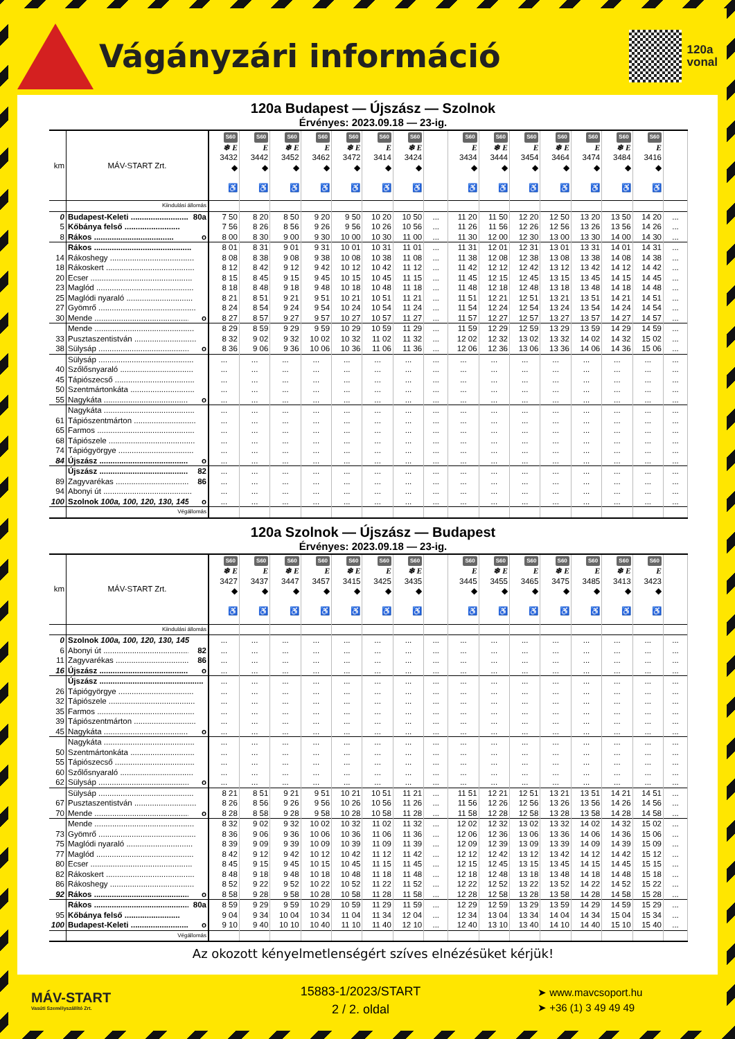Vágányzári információ
120a
vonal
120a Budapest — Újszász — Szolnok
Érvényes: 2023.09.18 — 23-ig.
| km | MÁV-START Zrt. | S60 ❄ E 3432 ◆ ♿ | S60 E 3442 ◆ ♿ | S60 ❄ E 3452 ◆ ♿ | S60 E 3462 ◆ ♿ | S60 ❄ E 3472 ◆ ♿ | S60 E 3414 ◆ ♿ | S60 ❄ E 3424 ◆ ♿ | | S60 E 3434 ◆ ♿ | S60 ❄ E 3444 ◆ ♿ | S60 E 3454 ◆ ♿ | S60 ❄ E 3464 ◆ ♿ | S60 E 3474 ◆ ♿ | S60 ❄ E 3484 ◆ ♿ | S60 E 3416 ◆ ♿ | |
| --- | --- | --- | --- | --- | --- | --- | --- | --- | --- | --- | --- | --- | --- | --- | --- | --- | --- |
| | Kiindulási állomás | | | | | | | | | | | | | | | | |
| 0 | Budapest-Keleti .......................... 80a | 7 50 | 8 20 | 8 50 | 9 20 | 9 50 | 10 20 | 10 50 | ... | 11 20 | 11 50 | 12 20 | 12 50 | 13 20 | 13 50 | 14 20 | ... |
| 5 | Kőbánya felső ......................... | 7 56 | 8 26 | 8 56 | 9 26 | 9 56 | 10 26 | 10 56 | ... | 11 26 | 11 56 | 12 26 | 12 56 | 13 26 | 13 56 | 14 26 | ... |
| 8 | Rákos .................................... o | 8 00 | 8 30 | 9 00 | 9 30 | 10 00 | 10 30 | 11 00 | ... | 11 30 | 12 00 | 12 30 | 13 00 | 13 30 | 14 00 | 14 30 | ... |
| | Rákos ............................................ | 8 01 | 8 31 | 9 01 | 9 31 | 10 01 | 10 31 | 11 01 | ... | 11 31 | 12 01 | 12 31 | 13 01 | 13 31 | 14 01 | 14 31 | ... |
| 14 | Rákoshegy ...................................... | 8 08 | 8 38 | 9 08 | 9 38 | 10 08 | 10 38 | 11 08 | ... | 11 38 | 12 08 | 12 38 | 13 08 | 13 38 | 14 08 | 14 38 | ... |
| 18 | Rákoskert ........................................ | 8 12 | 8 42 | 9 12 | 9 42 | 10 12 | 10 42 | 11 12 | ... | 11 42 | 12 12 | 12 42 | 13 12 | 13 42 | 14 12 | 14 42 | ... |
| 20 | Ecser .............................................. | 8 15 | 8 45 | 9 15 | 9 45 | 10 15 | 10 45 | 11 15 | ... | 11 45 | 12 15 | 12 45 | 13 15 | 13 45 | 14 15 | 14 45 | ... |
| 23 | Maglód ............................................ | 8 18 | 8 48 | 9 18 | 9 48 | 10 18 | 10 48 | 11 18 | ... | 11 48 | 12 18 | 12 48 | 13 18 | 13 48 | 14 18 | 14 48 | ... |
| 25 | Maglódi nyaraló .............................. | 8 21 | 8 51 | 9 21 | 9 51 | 10 21 | 10 51 | 11 21 | ... | 11 51 | 12 21 | 12 51 | 13 21 | 13 51 | 14 21 | 14 51 | ... |
| 27 | Gyömrő ............................................ | 8 24 | 8 54 | 9 24 | 9 54 | 10 24 | 10 54 | 11 24 | ... | 11 54 | 12 24 | 12 54 | 13 24 | 13 54 | 14 24 | 14 54 | ... |
| 30 | Mende ........................................... o | 8 27 | 8 57 | 9 27 | 9 57 | 10 27 | 10 57 | 11 27 | ... | 11 57 | 12 27 | 12 57 | 13 27 | 13 57 | 14 27 | 14 57 | ... |
| | Mende ............................................. | 8 29 | 8 59 | 9 29 | 9 59 | 10 29 | 10 59 | 11 29 | ... | 11 59 | 12 29 | 12 59 | 13 29 | 13 59 | 14 29 | 14 59 | ... |
| 33 | Pusztaszentistván ............................ | 8 32 | 9 02 | 9 32 | 10 02 | 10 32 | 11 02 | 11 32 | ... | 12 02 | 12 32 | 13 02 | 13 32 | 14 02 | 14 32 | 15 02 | ... |
| 38 | Sülysáp .......................................... o | 8 36 | 9 06 | 9 36 | 10 06 | 10 36 | 11 06 | 11 36 | ... | 12 06 | 12 36 | 13 06 | 13 36 | 14 06 | 14 36 | 15 06 | ... |
| | Sülysáp ........................................... | ... | ... | ... | ... | ... | ... | ... | ... | ... | ... | ... | ... | ... | ... | ... | ... |
| 40 | Szőlősnyaraló ................................. | ... | ... | ... | ... | ... | ... | ... | ... | ... | ... | ... | ... | ... | ... | ... | ... |
| 45 | Tápiószecső .................................... | ... | ... | ... | ... | ... | ... | ... | ... | ... | ... | ... | ... | ... | ... | ... | ... |
| 50 | Szentmártonkáta ............................. | ... | ... | ... | ... | ... | ... | ... | ... | ... | ... | ... | ... | ... | ... | ... | ... |
| 55 | Nagykáta ........................................ o | ... | ... | ... | ... | ... | ... | ... | ... | ... | ... | ... | ... | ... | ... | ... | ... |
| | Nagykáta ......................................... | ... | ... | ... | ... | ... | ... | ... | ... | ... | ... | ... | ... | ... | ... | ... | ... |
| 61 | Tápiószentmárton ............................ | ... | ... | ... | ... | ... | ... | ... | ... | ... | ... | ... | ... | ... | ... | ... | ... |
| 65 | Farmos ............................................ | ... | ... | ... | ... | ... | ... | ... | ... | ... | ... | ... | ... | ... | ... | ... | ... |
| 68 | Tápiószele ....................................... | ... | ... | ... | ... | ... | ... | ... | ... | ... | ... | ... | ... | ... | ... | ... | ... |
| 74 | Tápiógyörgye .................................. | ... | ... | ... | ... | ... | ... | ... | ... | ... | ... | ... | ... | ... | ... | ... | ... |
| 84 | Újszász ........................................... o | ... | ... | ... | ... | ... | ... | ... | ... | ... | ... | ... | ... | ... | ... | ... | ... |
| | Újszász ........................................... 82 | ... | ... | ... | ... | ... | ... | ... | ... | ... | ... | ... | ... | ... | ... | ... | ... |
| 89 | Zagyvarékas ................................... 86 | ... | ... | ... | ... | ... | ... | ... | ... | ... | ... | ... | ... | ... | ... | ... | ... |
| 94 | Abonyi út ........................................ | ... | ... | ... | ... | ... | ... | ... | ... | ... | ... | ... | ... | ... | ... | ... | ... |
| 100 | Szolnok 100a, 100, 120, 130, 145 o | ... | ... | ... | ... | ... | ... | ... | ... | ... | ... | ... | ... | ... | ... | ... | ... |
| | Végállomás | | | | | | | | | | | | | | | | |
120a Szolnok — Újszász — Budapest
Érvényes: 2023.09.18 — 23-ig.
| km | MÁV-START Zrt. | S60 ❄ E 3427 ◆ ♿ | S60 E 3437 ◆ ♿ | S60 ❄ E 3447 ◆ ♿ | S60 E 3457 ◆ ♿ | S60 ❄ E 3415 ◆ ♿ | S60 E 3425 ◆ ♿ | S60 ❄ E 3435 ◆ ♿ | | S60 E 3445 ◆ ♿ | S60 ❄ E 3455 ◆ ♿ | S60 E 3465 ◆ ♿ | S60 ❄ E 3475 ◆ ♿ | S60 E 3485 ◆ ♿ | S60 ❄ E 3413 ◆ ♿ | S60 E 3423 ◆ ♿ | |
| --- | --- | --- | --- | --- | --- | --- | --- | --- | --- | --- | --- | --- | --- | --- | --- | --- | --- |
| | Kiindulási állomás | | | | | | | | | | | | | | | | |
| 0 | Szolnok 100a, 100, 120, 130, 145 | ... | ... | ... | ... | ... | ... | ... | ... | ... | ... | ... | ... | ... | ... | ... | ... |
| 6 | Abonyi út ........................................ 82 | ... | ... | ... | ... | ... | ... | ... | ... | ... | ... | ... | ... | ... | ... | ... | ... |
| 11 | Zagyvarékas ................................... 86 | ... | ... | ... | ... | ... | ... | ... | ... | ... | ... | ... | ... | ... | ... | ... | ... |
| 16 | Újszász ........................................... o | ... | ... | ... | ... | ... | ... | ... | ... | ... | ... | ... | ... | ... | ... | ... | ... |
| | Újszász ............................................... | ... | ... | ... | ... | ... | ... | ... | ... | ... | ... | ... | ... | ... | ... | ... | ... |
| 26 | Tápiógyörgye .................................. | ... | ... | ... | ... | ... | ... | ... | ... | ... | ... | ... | ... | ... | ... | ... | ... |
| 32 | Tápiószele ....................................... | ... | ... | ... | ... | ... | ... | ... | ... | ... | ... | ... | ... | ... | ... | ... | ... |
| 35 | Farmos ............................................ | ... | ... | ... | ... | ... | ... | ... | ... | ... | ... | ... | ... | ... | ... | ... | ... |
| 39 | Tápiószentmárton ............................ | ... | ... | ... | ... | ... | ... | ... | ... | ... | ... | ... | ... | ... | ... | ... | ... |
| 45 | Nagykáta ........................................ o | ... | ... | ... | ... | ... | ... | ... | ... | ... | ... | ... | ... | ... | ... | ... | ... |
| | Nagykáta ......................................... | ... | ... | ... | ... | ... | ... | ... | ... | ... | ... | ... | ... | ... | ... | ... | ... |
| 50 | Szentmártonkáta ............................. | ... | ... | ... | ... | ... | ... | ... | ... | ... | ... | ... | ... | ... | ... | ... | ... |
| 55 | Tápiószecső .................................... | ... | ... | ... | ... | ... | ... | ... | ... | ... | ... | ... | ... | ... | ... | ... | ... |
| 60 | Szőlősnyaraló ................................. | ... | ... | ... | ... | ... | ... | ... | ... | ... | ... | ... | ... | ... | ... | ... | ... |
| 62 | Sülysáp .......................................... o | ... | ... | ... | ... | ... | ... | ... | ... | ... | ... | ... | ... | ... | ... | ... | ... |
| | Sülysáp ........................................... | 8 21 | 8 51 | 9 21 | 9 51 | 10 21 | 10 51 | 11 21 | ... | 11 51 | 12 21 | 12 51 | 13 21 | 13 51 | 14 21 | 14 51 | ... |
| 67 | Pusztaszentistván ............................ | 8 26 | 8 56 | 9 26 | 9 56 | 10 26 | 10 56 | 11 26 | ... | 11 56 | 12 26 | 12 56 | 13 26 | 13 56 | 14 26 | 14 56 | ... |
| 70 | Mende ........................................... o | 8 28 | 8 58 | 9 28 | 9 58 | 10 28 | 10 58 | 11 28 | ... | 11 58 | 12 28 | 12 58 | 13 28 | 13 58 | 14 28 | 14 58 | ... |
| | Mende ............................................. | 8 32 | 9 02 | 9 32 | 10 02 | 10 32 | 11 02 | 11 32 | ... | 12 02 | 12 32 | 13 02 | 13 32 | 14 02 | 14 32 | 15 02 | ... |
| 73 | Gyömrő ............................................ | 8 36 | 9 06 | 9 36 | 10 06 | 10 36 | 11 06 | 11 36 | ... | 12 06 | 12 36 | 13 06 | 13 36 | 14 06 | 14 36 | 15 06 | ... |
| 75 | Maglódi nyaraló .............................. | 8 39 | 9 09 | 9 39 | 10 09 | 10 39 | 11 09 | 11 39 | ... | 12 09 | 12 39 | 13 09 | 13 39 | 14 09 | 14 39 | 15 09 | ... |
| 77 | Maglód ............................................ | 8 42 | 9 12 | 9 42 | 10 12 | 10 42 | 11 12 | 11 42 | ... | 12 12 | 12 42 | 13 12 | 13 42 | 14 12 | 14 42 | 15 12 | ... |
| 80 | Ecser .............................................. | 8 45 | 9 15 | 9 45 | 10 15 | 10 45 | 11 15 | 11 45 | ... | 12 15 | 12 45 | 13 15 | 13 45 | 14 15 | 14 45 | 15 15 | ... |
| 82 | Rákoskert ........................................ | 8 48 | 9 18 | 9 48 | 10 18 | 10 48 | 11 18 | 11 48 | ... | 12 18 | 12 48 | 13 18 | 13 48 | 14 18 | 14 48 | 15 18 | ... |
| 86 | Rákoshegy ...................................... | 8 52 | 9 22 | 9 52 | 10 22 | 10 52 | 11 22 | 11 52 | ... | 12 22 | 12 52 | 13 22 | 13 52 | 14 22 | 14 52 | 15 22 | ... |
| 92 | Rákos ............................................ o | 8 58 | 9 28 | 9 58 | 10 28 | 10 58 | 11 28 | 11 58 | ... | 12 28 | 12 58 | 13 28 | 13 58 | 14 28 | 14 58 | 15 28 | ... |
| | Rákos ............................................ 80a | 8 59 | 9 29 | 9 59 | 10 29 | 10 59 | 11 29 | 11 59 | ... | 12 29 | 12 59 | 13 29 | 13 59 | 14 29 | 14 59 | 15 29 | ... |
| 95 | Kőbánya felső ......................... | 9 04 | 9 34 | 10 04 | 10 34 | 11 04 | 11 34 | 12 04 | ... | 12 34 | 13 04 | 13 34 | 14 04 | 14 34 | 15 04 | 15 34 | ... |
| 100 | Budapest-Keleti .......................... o | 9 10 | 9 40 | 10 10 | 10 40 | 11 10 | 11 40 | 12 10 | ... | 12 40 | 13 10 | 13 40 | 14 10 | 14 40 | 15 10 | 15 40 | ... |
| | Végállomás | | | | | | | | | | | | | | | | |
Az okozott kényelmetlenségért szíves elnézésüket kérjük!
MÁV-START
Vasúti Személyszállító Zrt.
15883-1/2023/START
2 / 2. oldal
➤ www.mavcsoport.hu
➤ +36 (1) 3 49 49 49